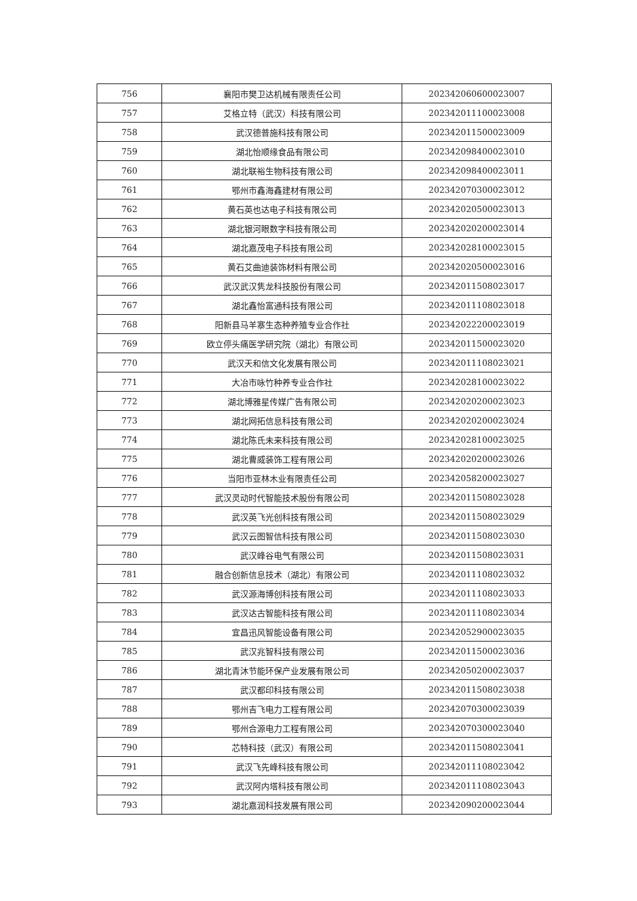| 756 | 襄阳市樊卫达机械有限责任公司 | 202342060600023007 |
| 757 | 艾格立特（武汉）科技有限公司 | 202342011100023008 |
| 758 | 武汉德普施科技有限公司 | 202342011500023009 |
| 759 | 湖北怡顺缘食品有限公司 | 202342098400023010 |
| 760 | 湖北联裕生物科技有限公司 | 202342098400023011 |
| 761 | 鄂州市鑫海鑫建材有限公司 | 202342070300023012 |
| 762 | 黄石英也达电子科技有限公司 | 202342020500023013 |
| 763 | 湖北银河眼数字科技有限公司 | 202342020200023014 |
| 764 | 湖北嘉茂电子科技有限公司 | 202342028100023015 |
| 765 | 黄石艾曲迪装饰材料有限公司 | 202342020500023016 |
| 766 | 武汉武汉隽龙科技股份有限公司 | 202342011508023017 |
| 767 | 湖北鑫怡富通科技有限公司 | 202342011108023018 |
| 768 | 阳新县马羊寨生态种养殖专业合作社 | 202342022200023019 |
| 769 | 欧立停头痛医学研究院（湖北）有限公司 | 202342011500023020 |
| 770 | 武汉天和信文化发展有限公司 | 202342011108023021 |
| 771 | 大冶市咏竹种养专业合作社 | 202342028100023022 |
| 772 | 湖北博雅星传媒广告有限公司 | 202342020200023023 |
| 773 | 湖北网拓信息科技有限公司 | 202342020200023024 |
| 774 | 湖北陈氏未来科技有限公司 | 202342028100023025 |
| 775 | 湖北曹威装饰工程有限公司 | 202342020200023026 |
| 776 | 当阳市亚林木业有限责任公司 | 202342058200023027 |
| 777 | 武汉灵动时代智能技术股份有限公司 | 202342011508023028 |
| 778 | 武汉英飞光创科技有限公司 | 202342011508023029 |
| 779 | 武汉云图智信科技有限公司 | 202342011508023030 |
| 780 | 武汉峰谷电气有限公司 | 202342011508023031 |
| 781 | 融合创新信息技术（湖北）有限公司 | 202342011108023032 |
| 782 | 武汉源海博创科技有限公司 | 202342011108023033 |
| 783 | 武汉达古智能科技有限公司 | 202342011108023034 |
| 784 | 宜昌迅风智能设备有限公司 | 202342052900023035 |
| 785 | 武汉兆智科技有限公司 | 202342011500023036 |
| 786 | 湖北青沐节能环保产业发展有限公司 | 202342050200023037 |
| 787 | 武汉都印科技有限公司 | 202342011508023038 |
| 788 | 鄂州吉飞电力工程有限公司 | 202342070300023039 |
| 789 | 鄂州合源电力工程有限公司 | 202342070300023040 |
| 790 | 芯特科技（武汉）有限公司 | 202342011508023041 |
| 791 | 武汉飞先峰科技有限公司 | 202342011108023042 |
| 792 | 武汉阿内塔科技有限公司 | 202342011108023043 |
| 793 | 湖北嘉润科技发展有限公司 | 202342090200023044 |